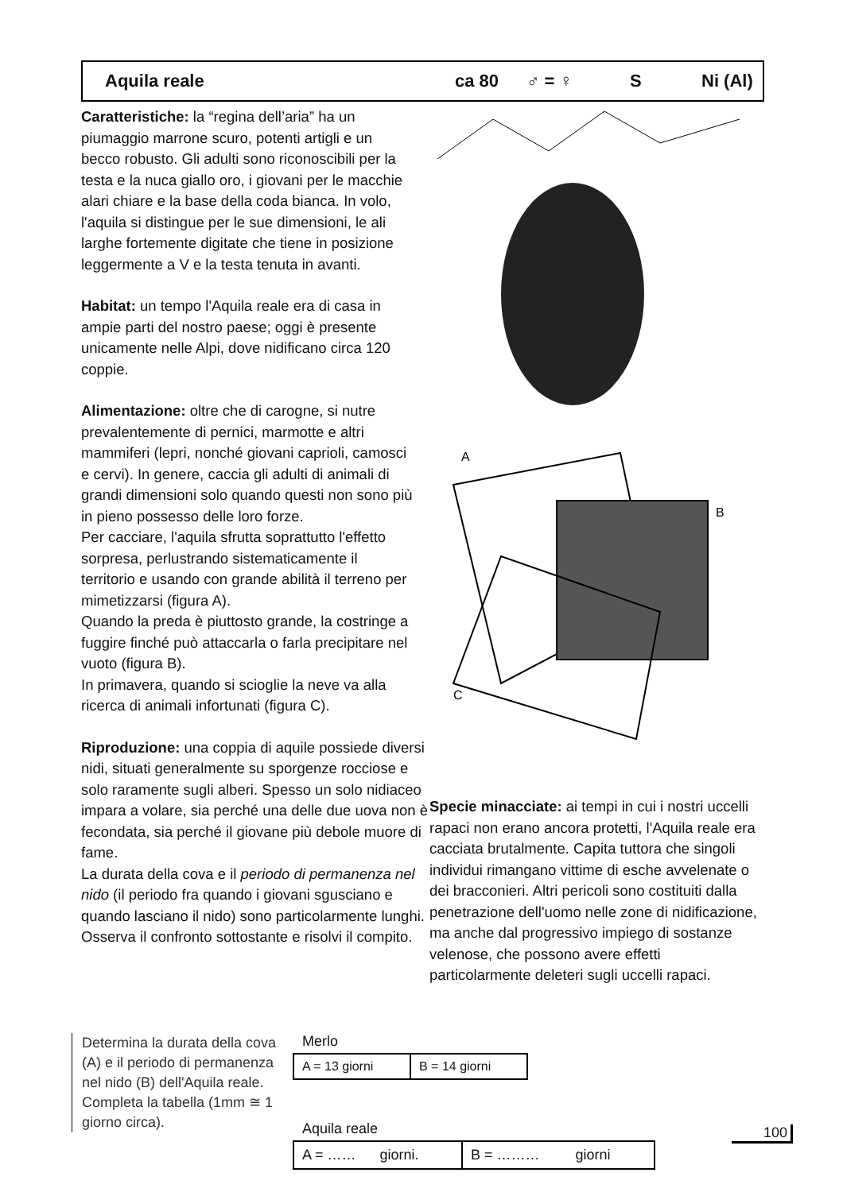Aquila reale ca 80 ♂ = ♀ S Ni (Al)
Caratteristiche: la “regina dell’aria” ha un piumaggio marrone scuro, potenti artigli e un becco robusto. Gli adulti sono riconoscibili per la testa e la nuca giallo oro, i giovani per le macchie alari chiare e la base della coda bianca. In volo, l'aquila si distingue per le sue dimensioni, le ali larghe fortemente digitate che tiene in posizione leggermente a V e la testa tenuta in avanti.
Habitat: un tempo l'Aquila reale era di casa in ampie parti del nostro paese; oggi è presente unicamente nelle Alpi, dove nidificano circa 120 coppie.
Alimentazione: oltre che di carogne, si nutre prevalentemente di pernici, marmotte e altri mammiferi (lepri, nonché giovani caprioli, camosci e cervi). In genere, caccia gli adulti di animali di grandi dimensioni solo quando questi non sono più in pieno possesso delle loro forze.
Per cacciare, l'aquila sfrutta soprattutto l'effetto sorpresa, perlustrando sistematicamente il territorio e usando con grande abilità il terreno per mimetizzarsi (figura A).
Quando la preda è piuttosto grande, la costringe a fuggire finché può attaccarla o farla precipitare nel vuoto (figura B).
In primavera, quando si scioglie la neve va alla ricerca di animali infortunati (figura C).
Riproduzione: una coppia di aquile possiede diversi nidi, situati generalmente su sporgenze rocciose e solo raramente sugli alberi. Spesso un solo nidiaceo impara a volare, sia perché una delle due uova non è fecondata, sia perché il giovane più debole muore di fame.
La durata della cova e il periodo di permanenza nel nido (il periodo fra quando i giovani sgusciano e quando lasciano il nido) sono particolarmente lunghi. Osserva il confronto sottostante e risolvi il compito.
A
B
C
Specie minacciate: ai tempi in cui i nostri uccelli rapaci non erano ancora protetti, l'Aquila reale era cacciata brutalmente. Capita tuttora che singoli individui rimangano vittime di esche avvelenate o dei bracconieri. Altri pericoli sono costituiti dalla penetrazione dell'uomo nelle zone di nidificazione, ma anche dal progressivo impiego di sostanze velenose, che possono avere effetti particolarmente deleteri sugli uccelli rapaci.
Determina la durata della cova (A) e il periodo di permanenza nel nido (B) dell'Aquila reale. Completa la tabella (1mm ≅ 1 giorno circa).
Merlo
| A = 13 giorni | B = 14 giorni |
Aquila reale
| A = …… giorni. | B = ……… giorni |
100